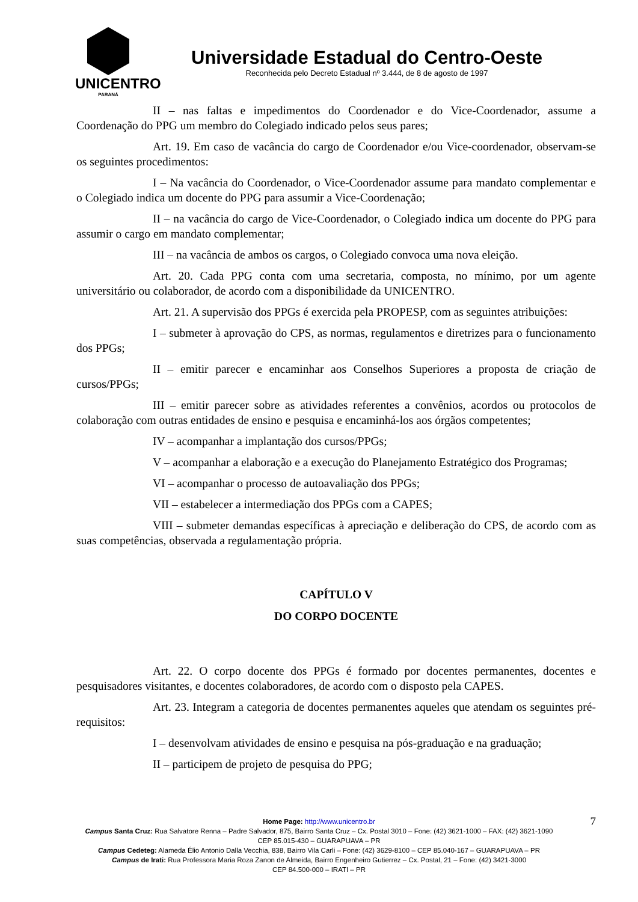UNICENTRO
PARANÁ
Universidade Estadual do Centro-Oeste
Reconhecida pelo Decreto Estadual nº 3.444, de 8 de agosto de 1997
II – nas faltas e impedimentos do Coordenador e do Vice-Coordenador, assume a Coordenação do PPG um membro do Colegiado indicado pelos seus pares;
Art. 19. Em caso de vacância do cargo de Coordenador e/ou Vice-coordenador, observam-se os seguintes procedimentos:
I – Na vacância do Coordenador, o Vice-Coordenador assume para mandato complementar e o Colegiado indica um docente do PPG para assumir a Vice-Coordenação;
II – na vacância do cargo de Vice-Coordenador, o Colegiado indica um docente do PPG para assumir o cargo em mandato complementar;
III – na vacância de ambos os cargos, o Colegiado convoca uma nova eleição.
Art. 20. Cada PPG conta com uma secretaria, composta, no mínimo, por um agente universitário ou colaborador, de acordo com a disponibilidade da UNICENTRO.
Art. 21. A supervisão dos PPGs é exercida pela PROPESP, com as seguintes atribuições:
I – submeter à aprovação do CPS, as normas, regulamentos e diretrizes para o funcionamento dos PPGs;
II – emitir parecer e encaminhar aos Conselhos Superiores a proposta de criação de cursos/PPGs;
III – emitir parecer sobre as atividades referentes a convênios, acordos ou protocolos de colaboração com outras entidades de ensino e pesquisa e encaminhá-los aos órgãos competentes;
IV – acompanhar a implantação dos cursos/PPGs;
V – acompanhar a elaboração e a execução do Planejamento Estratégico dos Programas;
VI – acompanhar o processo de autoavaliação dos PPGs;
VII – estabelecer a intermediação dos PPGs com a CAPES;
VIII – submeter demandas específicas à apreciação e deliberação do CPS, de acordo com as suas competências, observada a regulamentação própria.
CAPÍTULO V
DO CORPO DOCENTE
Art. 22. O corpo docente dos PPGs é formado por docentes permanentes, docentes e pesquisadores visitantes, e docentes colaboradores, de acordo com o disposto pela CAPES.
Art. 23. Integram a categoria de docentes permanentes aqueles que atendam os seguintes pré-requisitos:
I – desenvolvam atividades de ensino e pesquisa na pós-graduação e na graduação;
II – participem de projeto de pesquisa do PPG;
7
Home Page: http://www.unicentro.br
Campus Santa Cruz: Rua Salvatore Renna – Padre Salvador, 875, Bairro Santa Cruz – Cx. Postal 3010 – Fone: (42) 3621-1000 – FAX: (42) 3621-1090
CEP 85.015-430 – GUARAPUAVA – PR
Campus Cedeteg: Alameda Élio Antonio Dalla Vecchia, 838, Bairro Vila Carli – Fone: (42) 3629-8100 – CEP 85.040-167 – GUARAPUAVA – PR
Campus de Irati: Rua Professora Maria Roza Zanon de Almeida, Bairro Engenheiro Gutierrez – Cx. Postal, 21 – Fone: (42) 3421-3000
CEP 84.500-000 – IRATI – PR